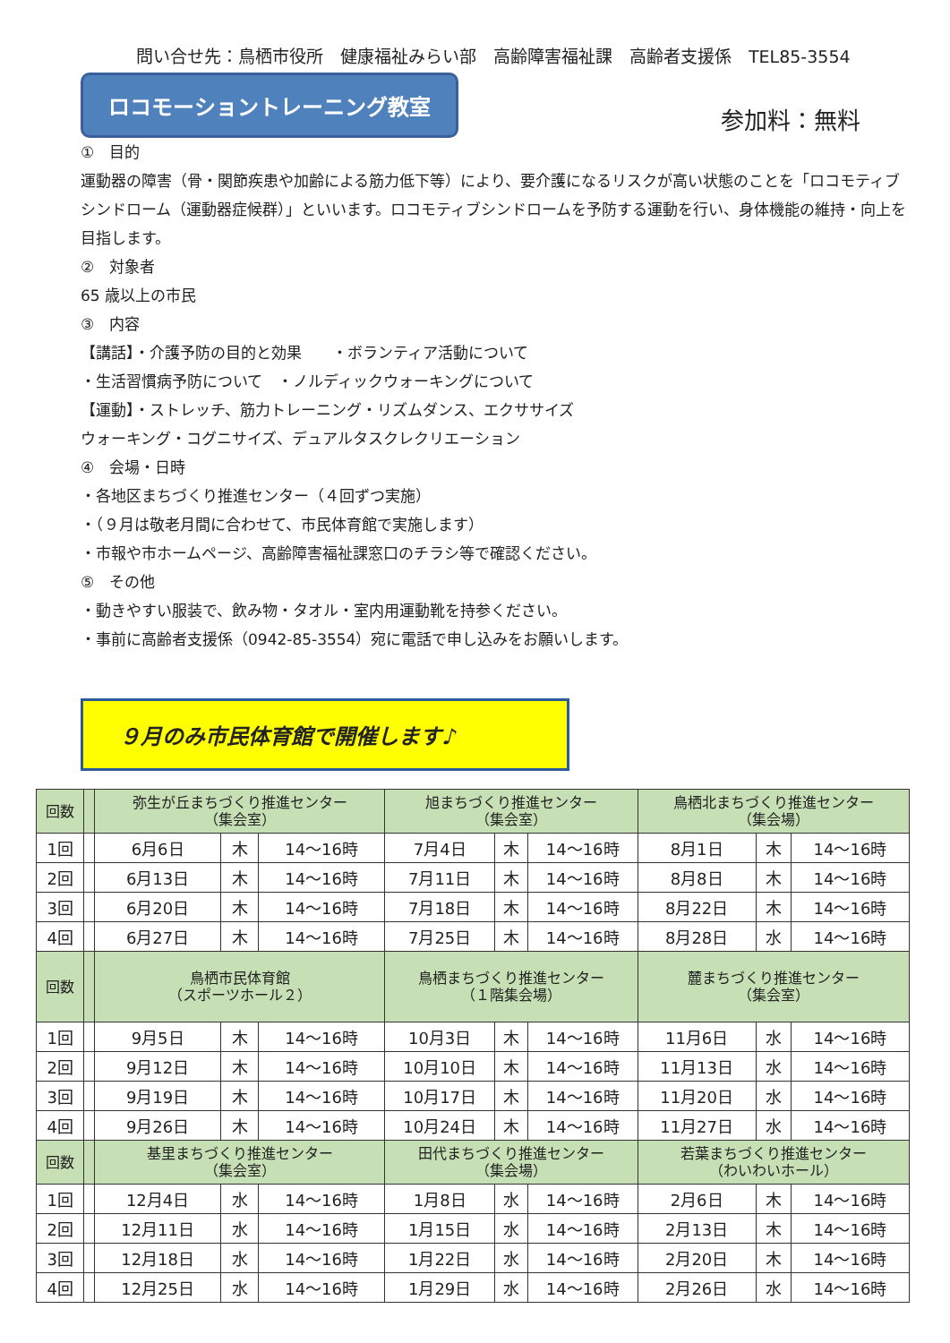問い合せ先：鳥栖市役所　健康福祉みらい部　高齢障害福祉課　高齢者支援係　TEL85-3554
ロコモーショントレーニング教室
参加料：無料
①　目的
運動器の障害（骨・関節疾患や加齢による筋力低下等）により、要介護になるリスクが高い状態のことを「ロコモティブシンドローム（運動器症候群）」といいます。ロコモティブシンドロームを予防する運動を行い、身体機能の維持・向上を目指します。
②　対象者
65 歳以上の市民
③　内容
【講話】・介護予防の目的と効果　　・ボランティア活動について
・生活習慣病予防について　・ノルディックウォーキングについて
【運動】・ストレッチ、筋力トレーニング・リズムダンス、エクササイズ
ウォーキング・コグニサイズ、デュアルタスクレクリエーション
④　会場・日時
・各地区まちづくり推進センター（４回ずつ実施）
・（９月は敬老月間に合わせて、市民体育館で実施します）
・市報や市ホームページ、高齢障害福祉課窓口のチラシ等で確認ください。
⑤　その他
・動きやすい服装で、飲み物・タオル・室内用運動靴を持参ください。
・事前に高齢者支援係（0942-85-3554）宛に電話で申し込みをお願いします。
９月のみ市民体育館で開催します♪
| 回数 | | 弥生が丘まちづくり推進センター （集会室） | | | 旭まちづくり推進センター （集会室） | | | 鳥栖北まちづくり推進センター （集会場） | | |
| --- | --- | --- | --- | --- | --- | --- | --- | --- | --- | --- |
| 1回 | | 6月6日 | 木 | 14～16時 | 7月4日 | 木 | 14～16時 | 8月1日 | 木 | 14～16時 |
| 2回 | | 6月13日 | 木 | 14～16時 | 7月11日 | 木 | 14～16時 | 8月8日 | 木 | 14～16時 |
| 3回 | | 6月20日 | 木 | 14～16時 | 7月18日 | 木 | 14～16時 | 8月22日 | 木 | 14～16時 |
| 4回 | | 6月27日 | 木 | 14～16時 | 7月25日 | 木 | 14～16時 | 8月28日 | 水 | 14～16時 |
| 回数 | | 鳥栖市民体育館 （スポーツホール２） | | | 鳥栖まちづくり推進センター （１階集会場） | | | 麓まちづくり推進センター （集会室） | | |
| 1回 | | 9月5日 | 木 | 14～16時 | 10月3日 | 木 | 14～16時 | 11月6日 | 水 | 14～16時 |
| 2回 | | 9月12日 | 木 | 14～16時 | 10月10日 | 木 | 14～16時 | 11月13日 | 水 | 14～16時 |
| 3回 | | 9月19日 | 木 | 14～16時 | 10月17日 | 木 | 14～16時 | 11月20日 | 水 | 14～16時 |
| 4回 | | 9月26日 | 木 | 14～16時 | 10月24日 | 木 | 14～16時 | 11月27日 | 水 | 14～16時 |
| 回数 | | 基里まちづくり推進センター （集会室） | | | 田代まちづくり推進センター （集会場） | | | 若葉まちづくり推進センター （わいわいホール） | | |
| 1回 | | 12月4日 | 水 | 14～16時 | 1月8日 | 水 | 14～16時 | 2月6日 | 木 | 14～16時 |
| 2回 | | 12月11日 | 水 | 14～16時 | 1月15日 | 水 | 14～16時 | 2月13日 | 木 | 14～16時 |
| 3回 | | 12月18日 | 水 | 14～16時 | 1月22日 | 水 | 14～16時 | 2月20日 | 木 | 14～16時 |
| 4回 | | 12月25日 | 水 | 14～16時 | 1月29日 | 水 | 14～16時 | 2月26日 | 水 | 14～16時 |